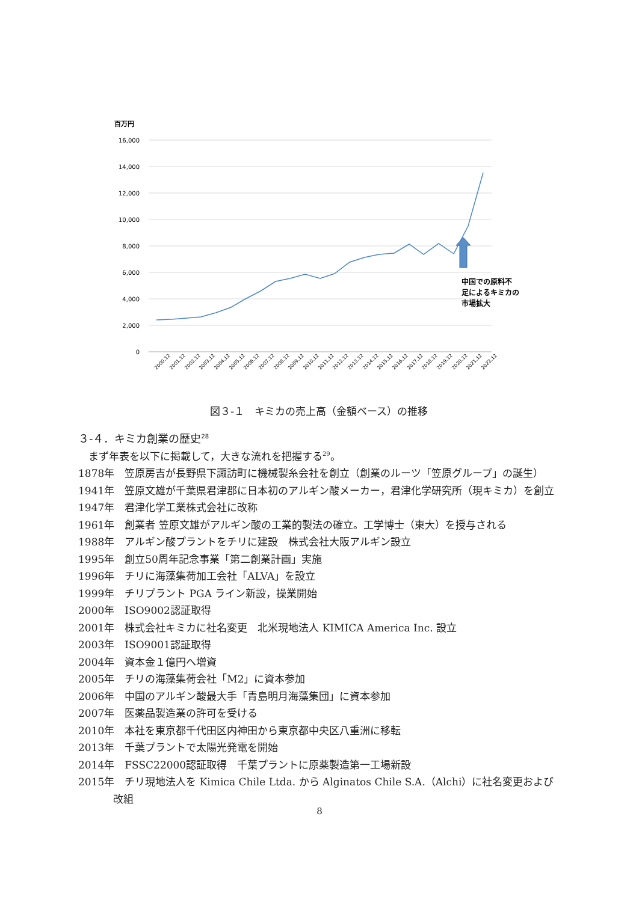百万円
16,000
14,000
12,000
10,000
8,000
6,000
4,000
2,000
0
中国での原料不
足によるキミカの
市場拡大
2000.12
2001.12
2002.12
2003.12
2004.12
2005.12
2006.12
2007.12
2008.12
2009.12
2010.12
2011.12
2012.12
2013.12
2014.12
2015.12
2016.12
2017.12
2018.12
2019.12
2020.12
2021.12
2022.12
図３-１　キミカの売上高（金額ベース）の推移
３-４．キミカ創業の歴史<sup>28</sup>
　まず年表を以下に掲載して，大きな流れを把握する<sup>29</sup>。
1878年　笠原房吉が長野県下諏訪町に機械製糸会社を創立（創業のルーツ「笠原グループ」の誕生）
1941年　笠原文雄が千葉県君津郡に日本初のアルギン酸メーカー，君津化学研究所（現キミカ）を創立
1947年　君津化学工業株式会社に改称
1961年　創業者 笠原文雄がアルギン酸の工業的製法の確立。工学博士（東大）を授与される
1988年　アルギン酸プラントをチリに建設　株式会社大阪アルギン設立
1995年　創立50周年記念事業「第二創業計画」実施
1996年　チリに海藻集荷加工会社「ALVA」を設立
1999年　チリプラント PGA ライン新設，操業開始
2000年　ISO9002認証取得
2001年　株式会社キミカに社名変更　北米現地法人 KIMICA America Inc. 設立
2003年　ISO9001認証取得
2004年　資本金１億円へ増資
2005年　チリの海藻集荷会社「M2」に資本参加
2006年　中国のアルギン酸最大手「青島明月海藻集団」に資本参加
2007年　医薬品製造業の許可を受ける
2010年　本社を東京都千代田区内神田から東京都中央区八重洲に移転
2013年　千葉プラントで太陽光発電を開始
2014年　FSSC22000認証取得　千葉プラントに原薬製造第一工場新設
2015年　チリ現地法人を Kimica Chile Ltda. から Alginatos Chile S.A.（Alchi）に社名変更および改組
8